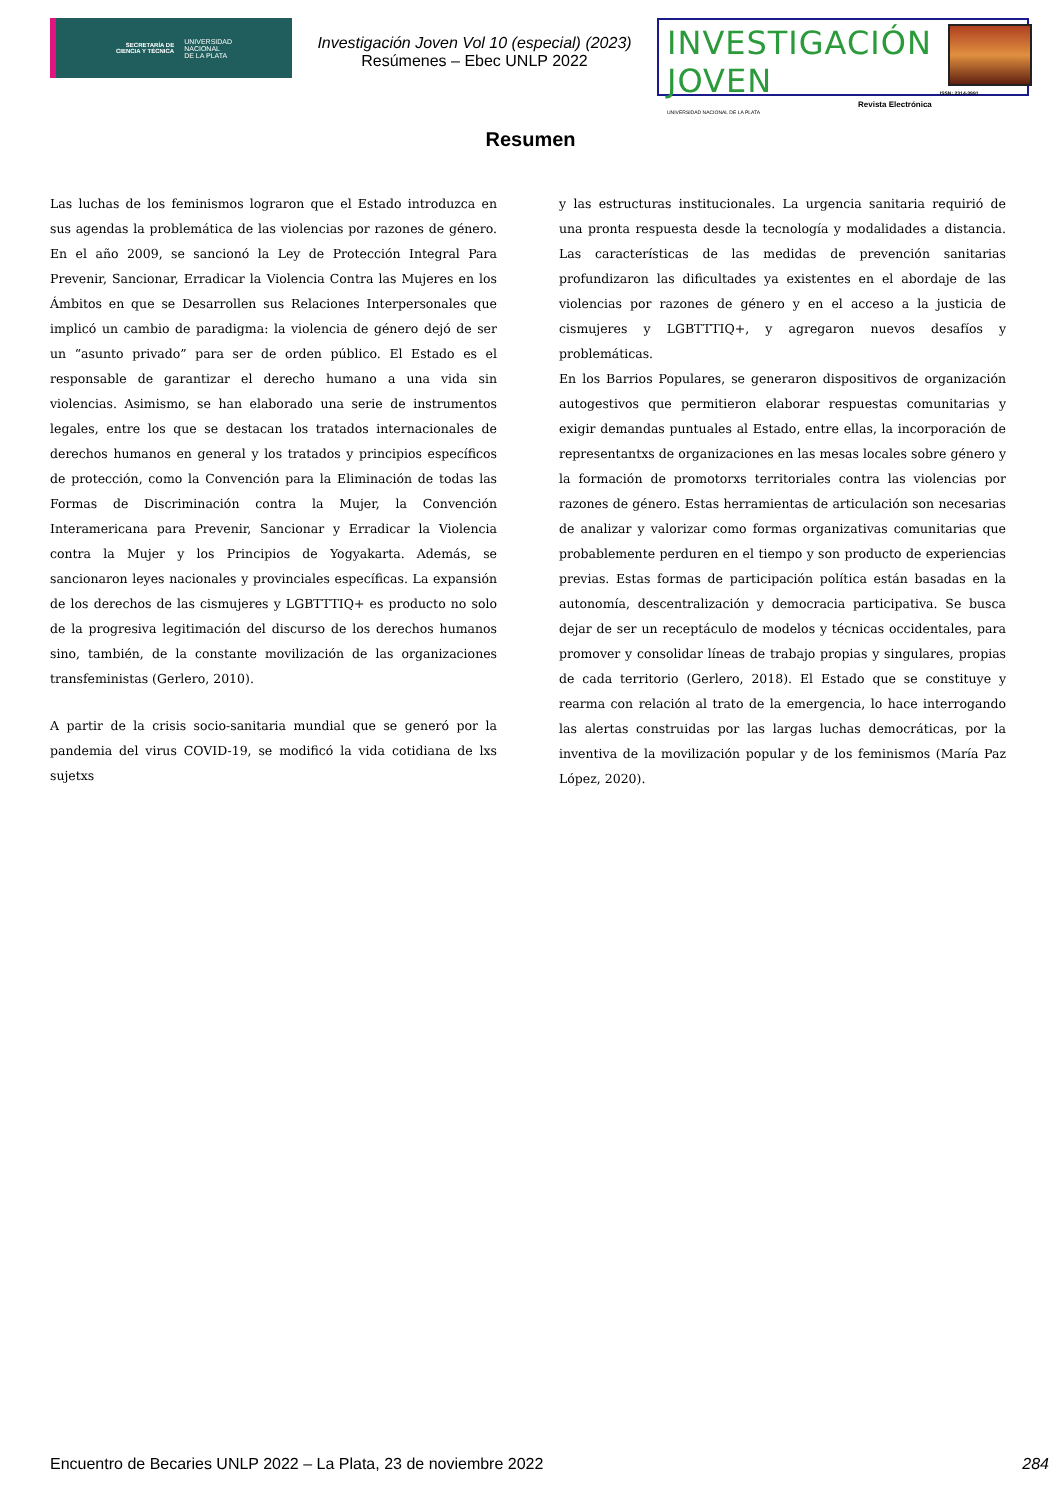SECRETARÍA DE
CIENCIA Y TÉCNICA UNIVERSIDAD
NACIONAL
DE LA PLATA
Investigación Joven Vol 10 (especial) (2023)
Resúmenes – Ebec UNLP 2022
INVESTIGACIÓN JOVEN
Revista Electrónica
UNIVERSIDAD NACIONAL DE LA PLATA
ISSN: 2314-3991
Resumen
Las luchas de los feminismos lograron que el Estado introduzca en sus agendas la problemática de las violencias por razones de género. En el año 2009, se sancionó la Ley de Protección Integral Para Prevenir, Sancionar, Erradicar la Violencia Contra las Mujeres en los Ámbitos en que se Desarrollen sus Relaciones Interpersonales que implicó un cambio de paradigma: la violencia de género dejó de ser un “asunto privado” para ser de orden público. El Estado es el responsable de garantizar el derecho humano a una vida sin violencias. Asimismo, se han elaborado una serie de instrumentos legales, entre los que se destacan los tratados internacionales de derechos humanos en general y los tratados y principios específicos de protección, como la Convención para la Eliminación de todas las Formas de Discriminación contra la Mujer, la Convención Interamericana para Prevenir, Sancionar y Erradicar la Violencia contra la Mujer y los Principios de Yogyakarta. Además, se sancionaron leyes nacionales y provinciales específicas. La expansión de los derechos de las cismujeres y LGBTTTIQ+ es producto no solo de la progresiva legitimación del discurso de los derechos humanos sino, también, de la constante movilización de las organizaciones transfeministas (Gerlero, 2010).
A partir de la crisis socio-sanitaria mundial que se generó por la pandemia del virus COVID-19, se modificó la vida cotidiana de lxs sujetxs
y las estructuras institucionales. La urgencia sanitaria requirió de una pronta respuesta desde la tecnología y modalidades a distancia. Las características de las medidas de prevención sanitarias profundizaron las dificultades ya existentes en el abordaje de las violencias por razones de género y en el acceso a la justicia de cismujeres y LGBTTTIQ+, y agregaron nuevos desafíos y problemáticas.
En los Barrios Populares, se generaron dispositivos de organización autogestivos que permitieron elaborar respuestas comunitarias y exigir demandas puntuales al Estado, entre ellas, la incorporación de representantxs de organizaciones en las mesas locales sobre género y la formación de promotorxs territoriales contra las violencias por razones de género. Estas herramientas de articulación son necesarias de analizar y valorizar como formas organizativas comunitarias que probablemente perduren en el tiempo y son producto de experiencias previas. Estas formas de participación política están basadas en la autonomía, descentralización y democracia participativa. Se busca dejar de ser un receptáculo de modelos y técnicas occidentales, para promover y consolidar líneas de trabajo propias y singulares, propias de cada territorio (Gerlero, 2018). El Estado que se constituye y rearma con relación al trato de la emergencia, lo hace interrogando las alertas construidas por las largas luchas democráticas, por la inventiva de la movilización popular y de los feminismos (María Paz López, 2020).
Encuentro de Becaries UNLP 2022 – La Plata, 23 de noviembre 2022 284